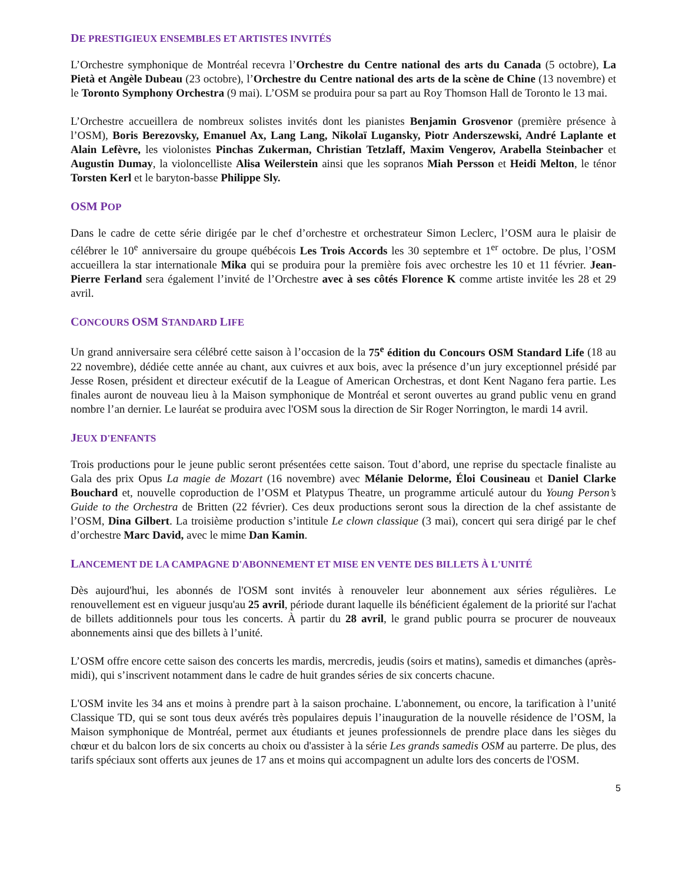DE PRESTIGIEUX ENSEMBLES ET ARTISTES INVITÉS
L’Orchestre symphonique de Montréal recevra l’Orchestre du Centre national des arts du Canada (5 octobre), La Pietà et Angèle Dubeau (23 octobre), l’Orchestre du Centre national des arts de la scène de Chine (13 novembre) et le Toronto Symphony Orchestra (9 mai). L’OSM se produira pour sa part au Roy Thomson Hall de Toronto le 13 mai.
L’Orchestre accueillera de nombreux solistes invités dont les pianistes Benjamin Grosvenor (première présence à l’OSM), Boris Berezovsky, Emanuel Ax, Lang Lang, Nikolaï Lugansky, Piotr Anderszewski, André Laplante et Alain Lefèvre, les violonistes Pinchas Zukerman, Christian Tetzlaff, Maxim Vengerov, Arabella Steinbacher et Augustin Dumay, la violoncelliste Alisa Weilerstein ainsi que les sopranos Miah Persson et Heidi Melton, le ténor Torsten Kerl et le baryton-basse Philippe Sly.
OSM POP
Dans le cadre de cette série dirigée par le chef d’orchestre et orchestrateur Simon Leclerc, l’OSM aura le plaisir de célébrer le 10<sup>e</sup> anniversaire du groupe québécois Les Trois Accords les 30 septembre et 1<sup>er</sup> octobre. De plus, l’OSM accueillera la star internationale Mika qui se produira pour la première fois avec orchestre les 10 et 11 février. Jean-Pierre Ferland sera également l’invité de l’Orchestre avec à ses côtés Florence K comme artiste invitée les 28 et 29 avril.
CONCOURS OSM STANDARD LIFE
Un grand anniversaire sera célébré cette saison à l’occasion de la 75<sup>e</sup> édition du Concours OSM Standard Life (18 au 22 novembre), dédiée cette année au chant, aux cuivres et aux bois, avec la présence d’un jury exceptionnel présidé par Jesse Rosen, président et directeur exécutif de la League of American Orchestras, et dont Kent Nagano fera partie. Les finales auront de nouveau lieu à la Maison symphonique de Montréal et seront ouvertes au grand public venu en grand nombre l’an dernier. Le lauréat se produira avec l'OSM sous la direction de Sir Roger Norrington, le mardi 14 avril.
JEUX D'ENFANTS
Trois productions pour le jeune public seront présentées cette saison. Tout d’abord, une reprise du spectacle finaliste au Gala des prix Opus La magie de Mozart (16 novembre) avec Mélanie Delorme, Éloi Cousineau et Daniel Clarke Bouchard et, nouvelle coproduction de l’OSM et Platypus Theatre, un programme articulé autour du Young Person’s Guide to the Orchestra de Britten (22 février). Ces deux productions seront sous la direction de la chef assistante de l’OSM, Dina Gilbert. La troisième production s’intitule Le clown classique (3 mai), concert qui sera dirigé par le chef d’orchestre Marc David, avec le mime Dan Kamin.
LANCEMENT DE LA CAMPAGNE D'ABONNEMENT ET MISE EN VENTE DES BILLETS À L'UNITÉ
Dès aujourd'hui, les abonnés de l'OSM sont invités à renouveler leur abonnement aux séries régulières. Le renouvellement est en vigueur jusqu'au 25 avril, période durant laquelle ils bénéficient également de la priorité sur l'achat de billets additionnels pour tous les concerts. À partir du 28 avril, le grand public pourra se procurer de nouveaux abonnements ainsi que des billets à l’unité.
L’OSM offre encore cette saison des concerts les mardis, mercredis, jeudis (soirs et matins), samedis et dimanches (après-midi), qui s’inscrivent notamment dans le cadre de huit grandes séries de six concerts chacune.
L'OSM invite les 34 ans et moins à prendre part à la saison prochaine. L'abonnement, ou encore, la tarification à l’unité Classique TD, qui se sont tous deux avérés très populaires depuis l’inauguration de la nouvelle résidence de l’OSM, la Maison symphonique de Montréal, permet aux étudiants et jeunes professionnels de prendre place dans les sièges du chœur et du balcon lors de six concerts au choix ou d'assister à la série Les grands samedis OSM au parterre. De plus, des tarifs spéciaux sont offerts aux jeunes de 17 ans et moins qui accompagnent un adulte lors des concerts de l'OSM.
5